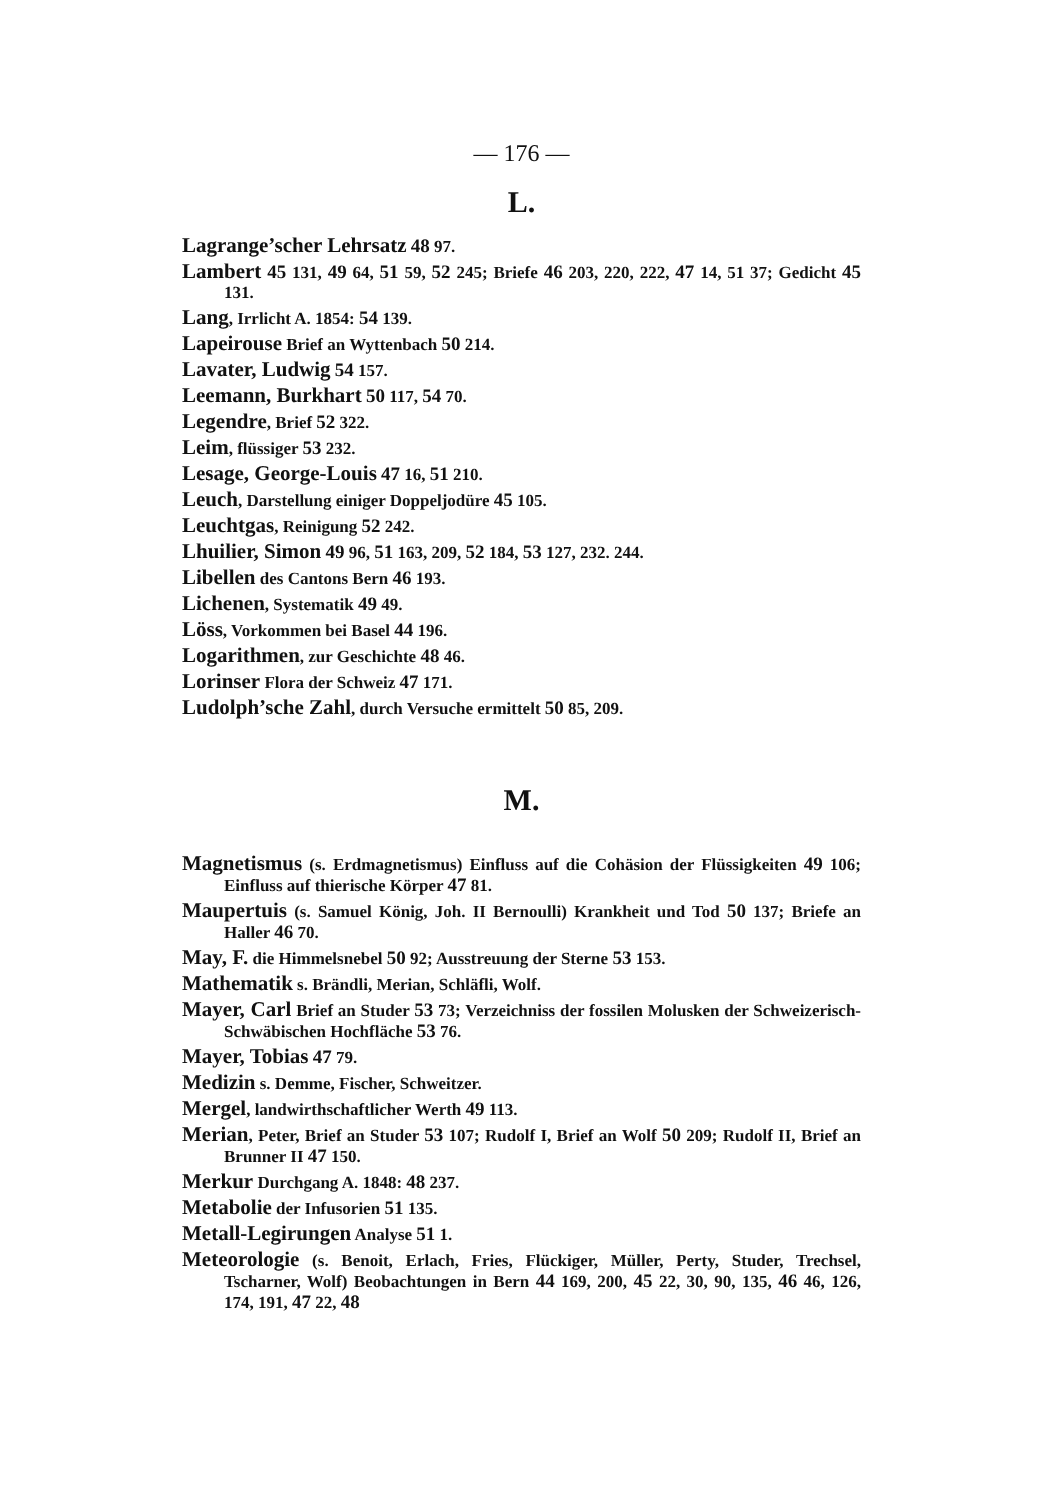— 176 —
L.
Lagrange’scher Lehrsatz 48 97.
Lambert 45 131, 49 64, 51 59, 52 245; Briefe 46 203, 220, 222, 47 14, 51 37; Gedicht 45 131.
Lang, Irrlicht A. 1854: 54 139.
Lapeirouse Brief an Wyttenbach 50 214.
Lavater, Ludwig 54 157.
Leemann, Burkhart 50 117, 54 70.
Legendre, Brief 52 322.
Leim, flüssiger 53 232.
Lesage, George-Louis 47 16, 51 210.
Leuch, Darstellung einiger Doppeljodüre 45 105.
Leuchtgas, Reinigung 52 242.
Lhuilier, Simon 49 96, 51 163, 209, 52 184, 53 127, 232. 244.
Libellen des Cantons Bern 46 193.
Lichenen, Systematik 49 49.
Löss, Vorkommen bei Basel 44 196.
Logarithmen, zur Geschichte 48 46.
Lorinser Flora der Schweiz 47 171.
Ludolph’sche Zahl, durch Versuche ermittelt 50 85, 209.
M.
Magnetismus (s. Erdmagnetismus) Einfluss auf die Cohäsion der Flüssigkeiten 49 106; Einfluss auf thierische Körper 47 81.
Maupertuis (s. Samuel König, Joh. II Bernoulli) Krankheit und Tod 50 137; Briefe an Haller 46 70.
May, F. die Himmelsnebel 50 92; Ausstreuung der Sterne 53 153.
Mathematik s. Brändli, Merian, Schläfli, Wolf.
Mayer, Carl Brief an Studer 53 73; Verzeichniss der fossilen Molusken der Schweizerisch-Schwäbischen Hochfläche 53 76.
Mayer, Tobias 47 79.
Medizin s. Demme, Fischer, Schweitzer.
Mergel, landwirthschaftlicher Werth 49 113.
Merian, Peter, Brief an Studer 53 107; Rudolf I, Brief an Wolf 50 209; Rudolf II, Brief an Brunner II 47 150.
Merkur Durchgang A. 1848: 48 237.
Metabolie der Infusorien 51 135.
Metall-Legirungen Analyse 51 1.
Meteorologie (s. Benoit, Erlach, Fries, Flückiger, Müller, Perty, Studer, Trechsel, Tscharner, Wolf) Beobachtungen in Bern 44 169, 200, 45 22, 30, 90, 135, 46 46, 126, 174, 191, 47 22, 48